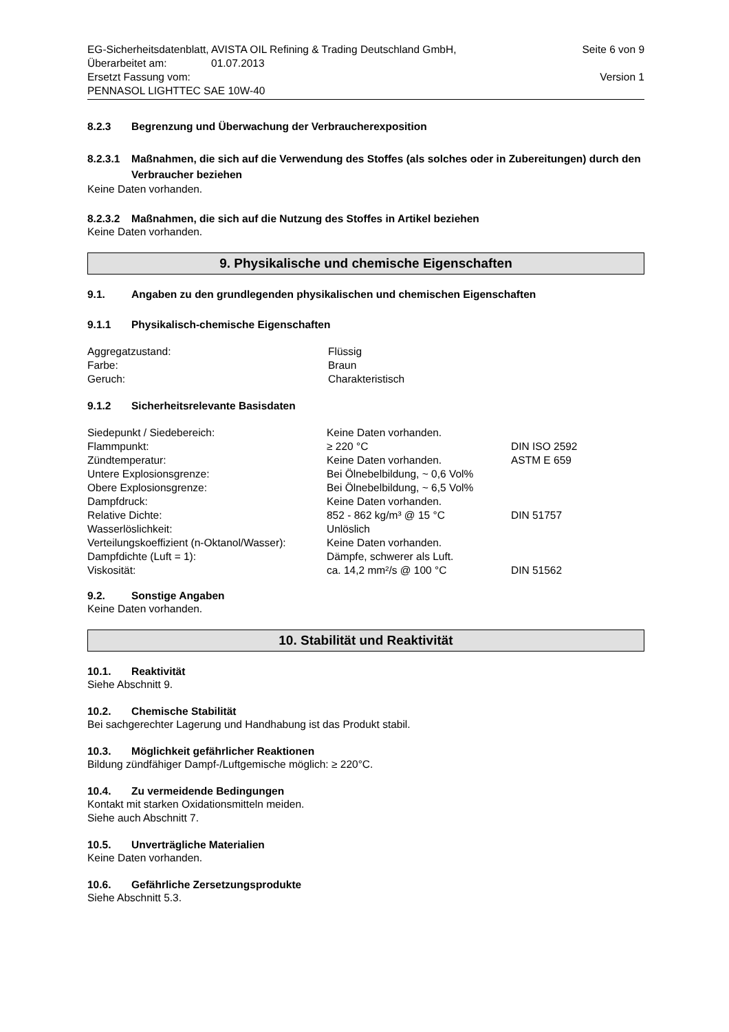EG-Sicherheitsdatenblatt, AVISTA OIL Refining & Trading Deutschland GmbH, Seite 6 von 9
Überarbeitet am: 01.07.2013
Ersetzt Fassung vom: Version 1
PENNASOL LIGHTTEC SAE 10W-40
8.2.3 Begrenzung und Überwachung der Verbraucherexposition
8.2.3.1 Maßnahmen, die sich auf die Verwendung des Stoffes (als solches oder in Zubereitungen) durch den Verbraucher beziehen
Keine Daten vorhanden.
8.2.3.2 Maßnahmen, die sich auf die Nutzung des Stoffes in Artikel beziehen
Keine Daten vorhanden.
9. Physikalische und chemische Eigenschaften
9.1. Angaben zu den grundlegenden physikalischen und chemischen Eigenschaften
9.1.1 Physikalisch-chemische Eigenschaften
| Aggregatzustand: | Flüssig |
| Farbe: | Braun |
| Geruch: | Charakteristisch |
9.1.2 Sicherheitsrelevante Basisdaten
| Siedepunkt / Siedebereich: | Keine Daten vorhanden. | |
| Flammpunkt: | ≥ 220 °C | DIN ISO 2592 |
| Zündtemperatur: | Keine Daten vorhanden. | ASTM E 659 |
| Untere Explosionsgrenze: | Bei Ölnebelbildung, ~ 0,6 Vol% | |
| Obere Explosionsgrenze: | Bei Ölnebelbildung, ~ 6,5 Vol% | |
| Dampfdruck: | Keine Daten vorhanden. | |
| Relative Dichte: | 852 - 862 kg/m³ @ 15 °C | DIN 51757 |
| Wasserlöslichkeit: | Unlöslich | |
| Verteilungskoeffizient (n-Oktanol/Wasser): | Keine Daten vorhanden. | |
| Dampfdichte (Luft = 1): | Dämpfe, schwerer als Luft. | |
| Viskosität: | ca. 14,2 mm²/s @ 100 °C | DIN 51562 |
9.2. Sonstige Angaben
Keine Daten vorhanden.
10. Stabilität und Reaktivität
10.1. Reaktivität
Siehe Abschnitt 9.
10.2. Chemische Stabilität
Bei sachgerechter Lagerung und Handhabung ist das Produkt stabil.
10.3. Möglichkeit gefährlicher Reaktionen
Bildung zündfähiger Dampf-/Luftgemische möglich: ≥ 220°C.
10.4. Zu vermeidende Bedingungen
Kontakt mit starken Oxidationsmitteln meiden.
Siehe auch Abschnitt 7.
10.5. Unverträgliche Materialien
Keine Daten vorhanden.
10.6. Gefährliche Zersetzungsprodukte
Siehe Abschnitt 5.3.